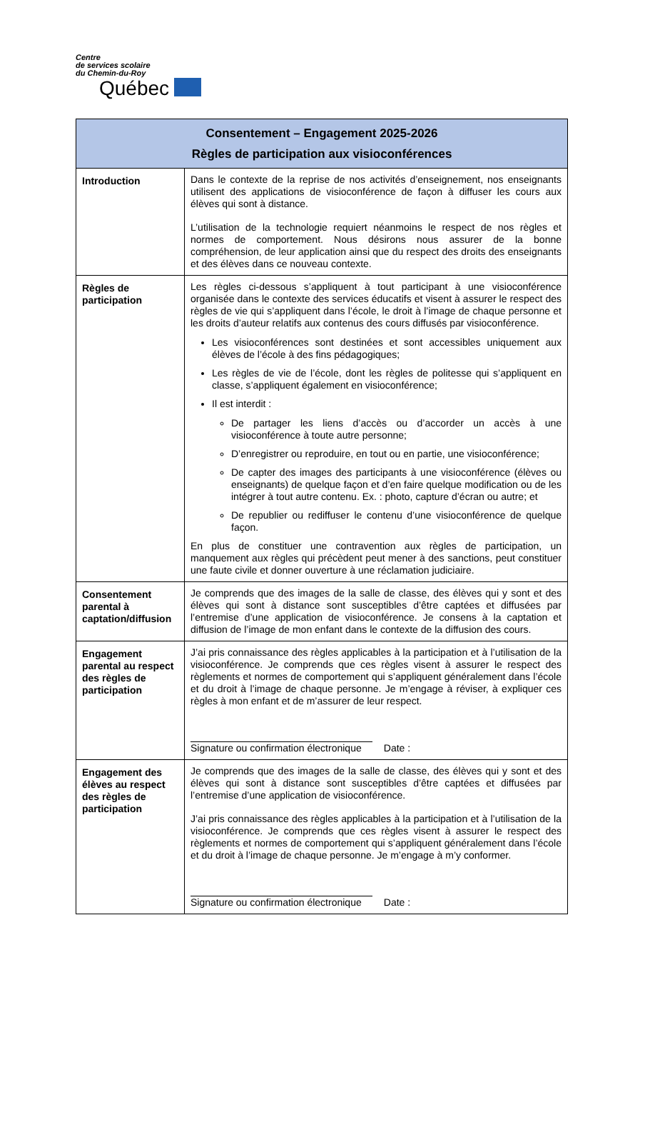Centre
de services scolaire
du Chemin-du-Roy
Québec
| Consentement – Engagement 2025-2026 Règles de participation aux visioconférences | |
| --- | --- |
| Introduction | Dans le contexte de la reprise de nos activités d’enseignement, nos enseignants utilisent des applications de visioconférence de façon à diffuser les cours aux élèves qui sont à distance. L’utilisation de la technologie requiert néanmoins le respect de nos règles et normes de comportement. Nous désirons nous assurer de la bonne compréhension, de leur application ainsi que du respect des droits des enseignants et des élèves dans ce nouveau contexte. |
| Règles de participation | Les règles ci-dessous s’appliquent à tout participant à une visioconférence organisée dans le contexte des services éducatifs et visent à assurer le respect des règles de vie qui s’appliquent dans l’école, le droit à l’image de chaque personne et les droits d’auteur relatifs aux contenus des cours diffusés par visioconférence. Les visioconférences sont destinées et sont accessibles uniquement aux élèves de l’école à des fins pédagogiques; Les règles de vie de l’école, dont les règles de politesse qui s’appliquent en classe, s’appliquent également en visioconférence; Il est interdit : De partager les liens d’accès ou d’accorder un accès à une visioconférence à toute autre personne; D’enregistrer ou reproduire, en tout ou en partie, une visioconférence; De capter des images des participants à une visioconférence (élèves ou enseignants) de quelque façon et d’en faire quelque modification ou de les intégrer à tout autre contenu. Ex. : photo, capture d’écran ou autre; et De republier ou rediffuser le contenu d’une visioconférence de quelque façon. En plus de constituer une contravention aux règles de participation, un manquement aux règles qui précèdent peut mener à des sanctions, peut constituer une faute civile et donner ouverture à une réclamation judiciaire. |
| Consentement parental à captation/diffusion | Je comprends que des images de la salle de classe, des élèves qui y sont et des élèves qui sont à distance sont susceptibles d’être captées et diffusées par l’entremise d’une application de visioconférence. Je consens à la captation et diffusion de l’image de mon enfant dans le contexte de la diffusion des cours. |
| Engagement parental au respect des règles de participation | J’ai pris connaissance des règles applicables à la participation et à l’utilisation de la visioconférence. Je comprends que ces règles visent à assurer le respect des règlements et normes de comportement qui s’appliquent généralement dans l’école et du droit à l’image de chaque personne. Je m’engage à réviser, à expliquer ces règles à mon enfant et de m’assurer de leur respect. Signature ou confirmation électronique Date : |
| Engagement des élèves au respect des règles de participation | Je comprends que des images de la salle de classe, des élèves qui y sont et des élèves qui sont à distance sont susceptibles d’être captées et diffusées par l’entremise d’une application de visioconférence. J’ai pris connaissance des règles applicables à la participation et à l’utilisation de la visioconférence. Je comprends que ces règles visent à assurer le respect des règlements et normes de comportement qui s’appliquent généralement dans l’école et du droit à l’image de chaque personne. Je m’engage à m’y conformer. Signature ou confirmation électronique Date : |